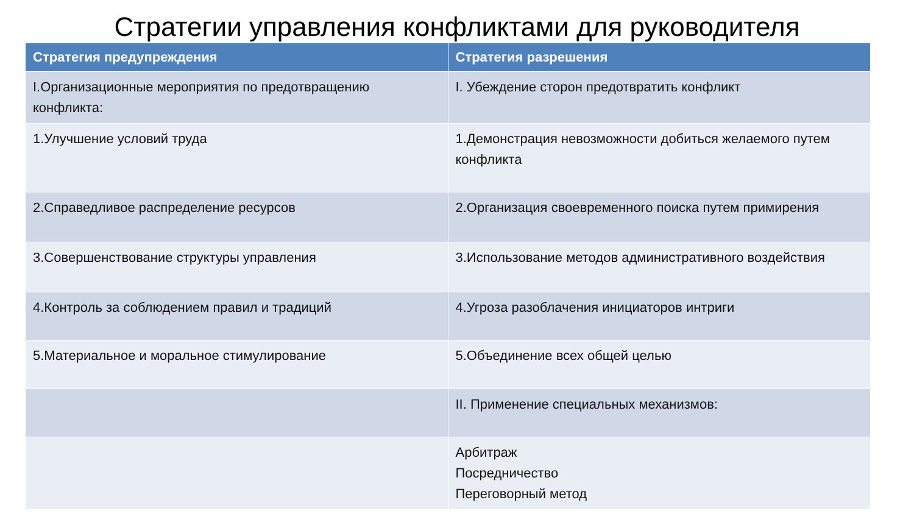Стратегии управления конфликтами для руководителя
| Стратегия предупреждения | Стратегия разрешения |
| --- | --- |
| I.Организационные мероприятия по предотвращению конфликта: | I. Убеждение сторон предотвратить конфликт |
| 1.Улучшение условий труда | 1.Демонстрация невозможности добиться желаемого путем конфликта |
| 2.Справедливое распределение ресурсов | 2.Организация своевременного поиска путем примирения |
| 3.Совершенствование структуры управления | 3.Использование методов административного воздействия |
| 4.Контроль за соблюдением правил и традиций | 4.Угроза разоблачения инициаторов интриги |
| 5.Материальное и моральное стимулирование | 5.Объединение всех общей целью |
| | II. Применение специальных механизмов: |
| | Арбитраж Посредничество Переговорный метод |